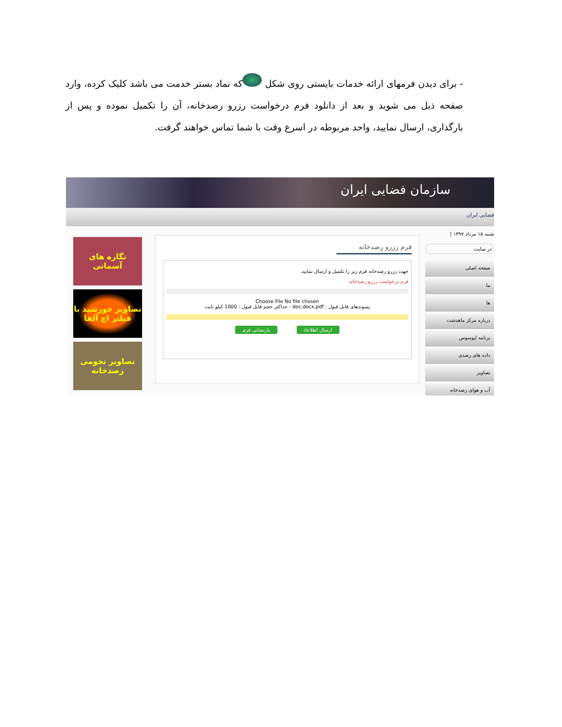- برای دیدن فرمهای ارائه خدمات بایستی روی شکل که نماد بستر خدمت می باشد کلیک کرده، وارد صفحه ذیل می شوید و بعد از دانلود فرم درخواست رزرو رصدخانه، آن را تکمیل نموده و پس از بارگذاری، ارسال نمایید، واحد مربوطه در اسرع وقت با شما تماس خواهند گرفت.
سازمان فضایی ایران
فضایی ایران
نگاره های آسمانی
تصاویر خورشید با فیلتر اچ آلفا
تصاویر نجومی رصدخانه
فرم رزرو رصدخانه
جهت رزرو رصدخانه فرم زیر را تکمیل و ارسال نمایید.
فرم درخواست رزرو رصدخانه
Choose File No file chosen
پسوندهای قابل قبول : doc,docx,pdf - حداکثر حجم قابل قبول : 1000 کیلو بایت
ارسال اطلاعات بازنشانی فرم
شنبه ۱۵ مرداد ۱۳۹۷ |
در سایت
صفحه اصلی
ما
ها
درباره مرکز ماهدشت
برنامه اپوسوس
داده های رصدی
تصاویر
آب و هوای رصدخانه